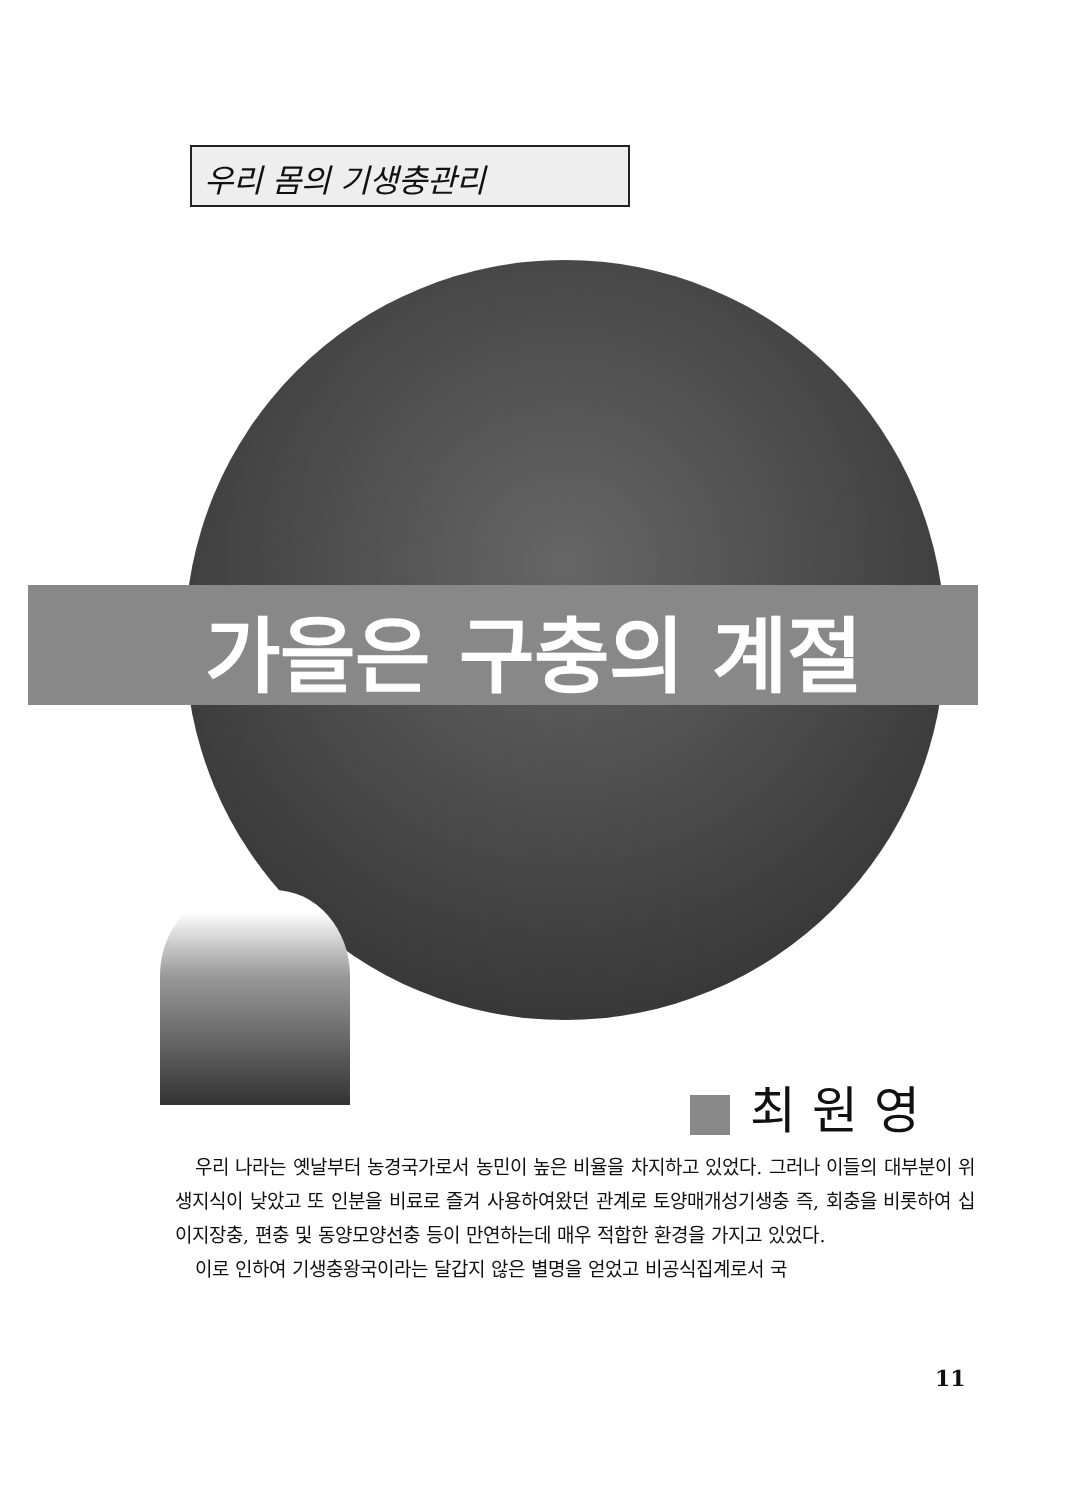우리 몸의 기생충관리
가을은 구충의 계절
최 원 영
우리 나라는 옛날부터 농경국가로서 농민이 높은 비율을 차지하고 있었다. 그러나 이들의 대부분이 위생지식이 낮았고 또 인분을 비료로 즐겨 사용하여왔던 관계로 토양매개성기생충 즉, 회충을 비롯하여 십이지장충, 편충 및 동양모양선충 등이 만연하는데 매우 적합한 환경을 가지고 있었다.
이로 인하여 기생충왕국이라는 달갑지 않은 별명을 얻었고 비공식집계로서 국
11